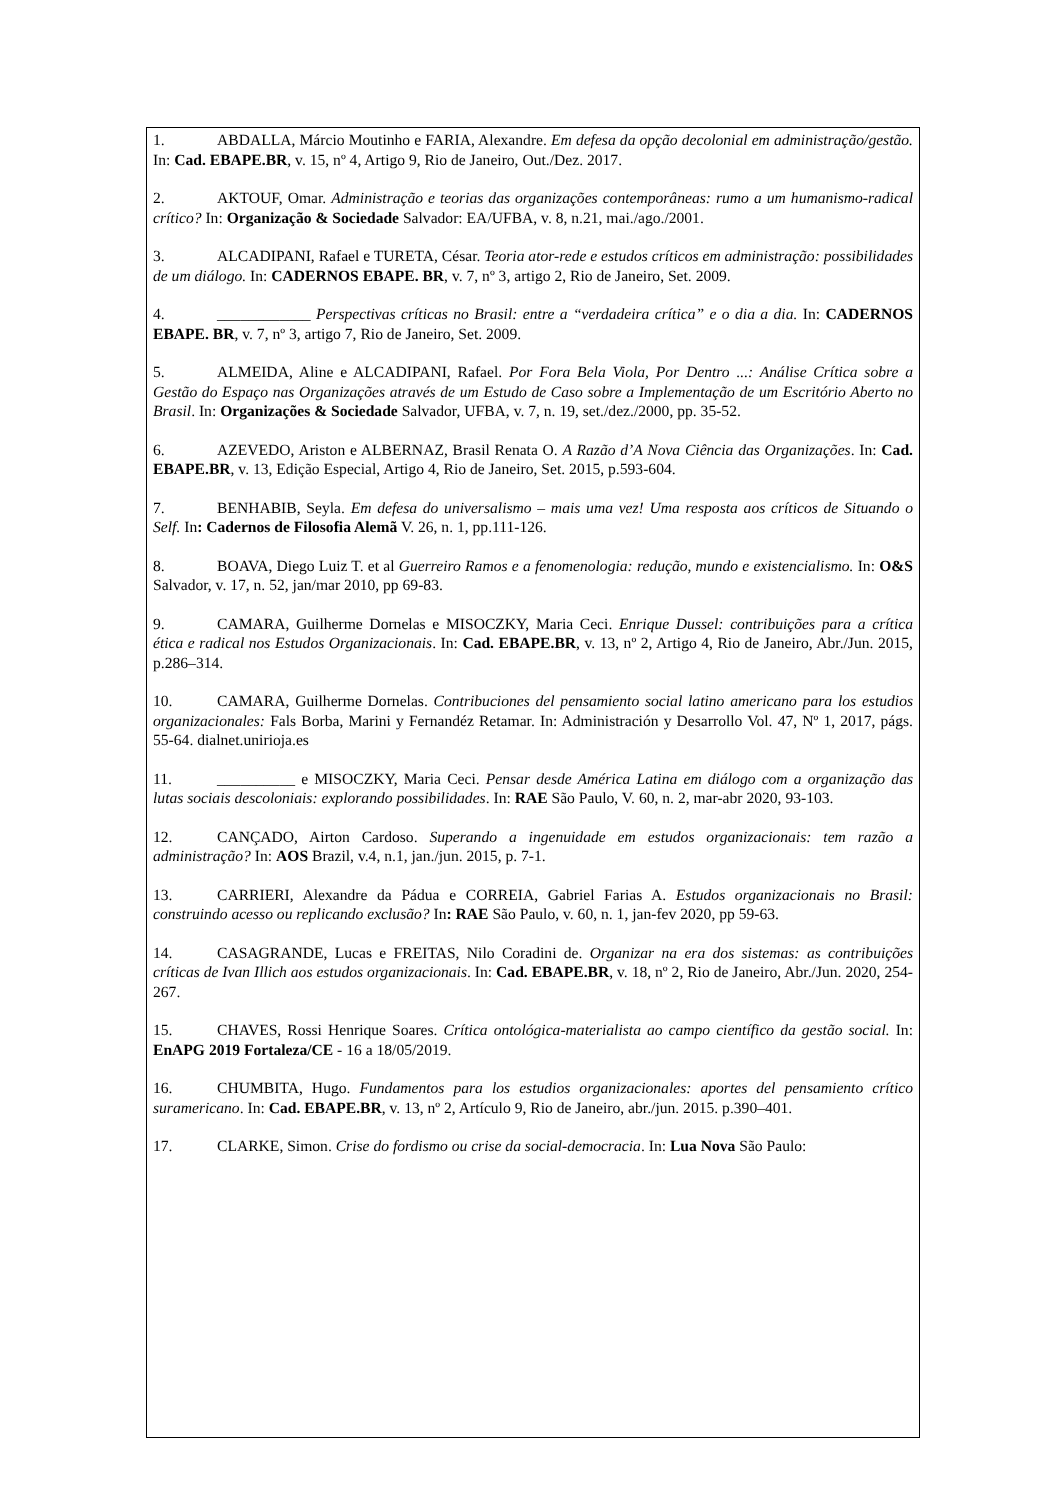1. ABDALLA, Márcio Moutinho e FARIA, Alexandre. Em defesa da opção decolonial em administração/gestão. In: Cad. EBAPE.BR, v. 15, nº 4, Artigo 9, Rio de Janeiro, Out./Dez. 2017.
2. AKTOUF, Omar. Administração e teorias das organizações contemporâneas: rumo a um humanismo-radical crítico? In: Organização & Sociedade Salvador: EA/UFBA, v. 8, n.21, mai./ago./2001.
3. ALCADIPANI, Rafael e TURETA, César. Teoria ator-rede e estudos críticos em administração: possibilidades de um diálogo. In: CADERNOS EBAPE. BR, v. 7, nº 3, artigo 2, Rio de Janeiro, Set. 2009.
4. ____________ Perspectivas críticas no Brasil: entre a “verdadeira crítica” e o dia a dia. In: CADERNOS EBAPE. BR, v. 7, nº 3, artigo 7, Rio de Janeiro, Set. 2009.
5. ALMEIDA, Aline e ALCADIPANI, Rafael. Por Fora Bela Viola, Por Dentro ...: Análise Crítica sobre a Gestão do Espaço nas Organizações através de um Estudo de Caso sobre a Implementação de um Escritório Aberto no Brasil. In: Organizações & Sociedade Salvador, UFBA, v. 7, n. 19, set./dez./2000, pp. 35-52.
6. AZEVEDO, Ariston e ALBERNAZ, Brasil Renata O. A Razão d’A Nova Ciência das Organizações. In: Cad. EBAPE.BR, v. 13, Edição Especial, Artigo 4, Rio de Janeiro, Set. 2015, p.593-604.
7. BENHABIB, Seyla. Em defesa do universalismo – mais uma vez! Uma resposta aos críticos de Situando o Self. In: Cadernos de Filosofia Alemã V. 26, n. 1, pp.111-126.
8. BOAVA, Diego Luiz T. et al Guerreiro Ramos e a fenomenologia: redução, mundo e existencialismo. In: O&S Salvador, v. 17, n. 52, jan/mar 2010, pp 69-83.
9. CAMARA, Guilherme Dornelas e MISOCZKY, Maria Ceci. Enrique Dussel: contribuições para a crítica ética e radical nos Estudos Organizacionais. In: Cad. EBAPE.BR, v. 13, nº 2, Artigo 4, Rio de Janeiro, Abr./Jun. 2015, p.286–314.
10. CAMARA, Guilherme Dornelas. Contribuciones del pensamiento social latino americano para los estudios organizacionales: Fals Borba, Marini y Fernandéz Retamar. In: Administración y Desarrollo Vol. 47, Nº 1, 2017, págs. 55-64. dialnet.unirioja.es
11. __________ e MISOCZKY, Maria Ceci. Pensar desde América Latina em diálogo com a organização das lutas sociais descoloniais: explorando possibilidades. In: RAE São Paulo, V. 60, n. 2, mar-abr 2020, 93-103.
12. CANÇADO, Airton Cardoso. Superando a ingenuidade em estudos organizacionais: tem razão a administração? In: AOS Brazil, v.4, n.1, jan./jun. 2015, p. 7-1.
13. CARRIERI, Alexandre da Pádua e CORREIA, Gabriel Farias A. Estudos organizacionais no Brasil: construindo acesso ou replicando exclusão? In: RAE São Paulo, v. 60, n. 1, jan-fev 2020, pp 59-63.
14. CASAGRANDE, Lucas e FREITAS, Nilo Coradini de. Organizar na era dos sistemas: as contribuições críticas de Ivan Illich aos estudos organizacionais. In: Cad. EBAPE.BR, v. 18, nº 2, Rio de Janeiro, Abr./Jun. 2020, 254-267.
15. CHAVES, Rossi Henrique Soares. Crítica ontológica-materialista ao campo científico da gestão social. In: EnAPG 2019 Fortaleza/CE - 16 a 18/05/2019.
16. CHUMBITA, Hugo. Fundamentos para los estudios organizacionales: aportes del pensamiento crítico suramericano. In: Cad. EBAPE.BR, v. 13, nº 2, Artículo 9, Rio de Janeiro, abr./jun. 2015. p.390–401.
17. CLARKE, Simon. Crise do fordismo ou crise da social-democracia. In: Lua Nova São Paulo: